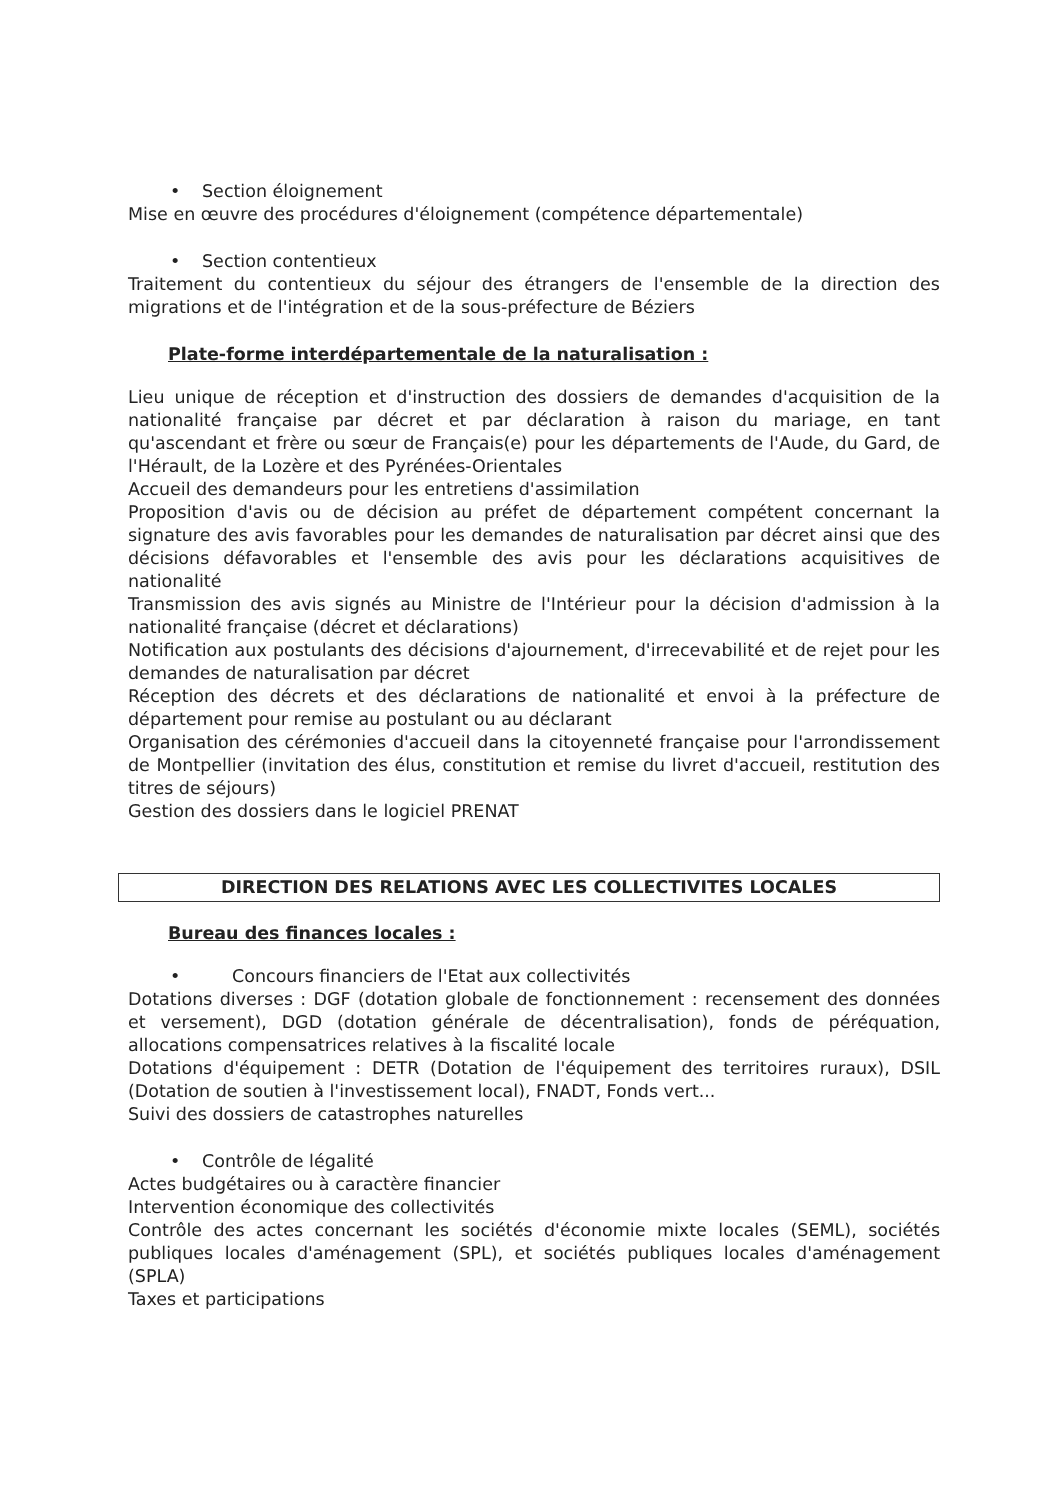• Section éloignement
Mise en œuvre des procédures d'éloignement (compétence départementale)
• Section contentieux
Traitement du contentieux du séjour des étrangers de l'ensemble de la direction des migrations et de l'intégration et de la sous-préfecture de Béziers
Plate-forme interdépartementale de la naturalisation :
Lieu unique de réception et d'instruction des dossiers de demandes d'acquisition de la nationalité française par décret et par déclaration à raison du mariage, en tant qu'ascendant et frère ou sœur de Français(e) pour les départements de l'Aude, du Gard, de l'Hérault, de la Lozère et des Pyrénées-Orientales
Accueil des demandeurs pour les entretiens d'assimilation
Proposition d'avis ou de décision au préfet de département compétent concernant la signature des avis favorables pour les demandes de naturalisation par décret ainsi que des décisions défavorables et l'ensemble des avis pour les déclarations acquisitives de nationalité
Transmission des avis signés au Ministre de l'Intérieur pour la décision d'admission à la nationalité française (décret et déclarations)
Notification aux postulants des décisions d'ajournement, d'irrecevabilité et de rejet pour les demandes de naturalisation par décret
Réception des décrets et des déclarations de nationalité et envoi à la préfecture de département pour remise au postulant ou au déclarant
Organisation des cérémonies d'accueil dans la citoyenneté française pour l'arrondissement de Montpellier (invitation des élus, constitution et remise du livret d'accueil, restitution des titres de séjours)
Gestion des dossiers dans le logiciel PRENAT
DIRECTION DES RELATIONS AVEC LES COLLECTIVITES LOCALES
Bureau des finances locales :
• Concours financiers de l'Etat aux collectivités
Dotations diverses : DGF (dotation globale de fonctionnement : recensement des données et versement), DGD (dotation générale de décentralisation), fonds de péréquation, allocations compensatrices relatives à la fiscalité locale
Dotations d'équipement : DETR (Dotation de l'équipement des territoires ruraux), DSIL (Dotation de soutien à l'investissement local), FNADT, Fonds vert...
Suivi des dossiers de catastrophes naturelles
• Contrôle de légalité
Actes budgétaires ou à caractère financier
Intervention économique des collectivités
Contrôle des actes concernant les sociétés d'économie mixte locales (SEML), sociétés publiques locales d'aménagement (SPL), et sociétés publiques locales d'aménagement (SPLA)
Taxes et participations